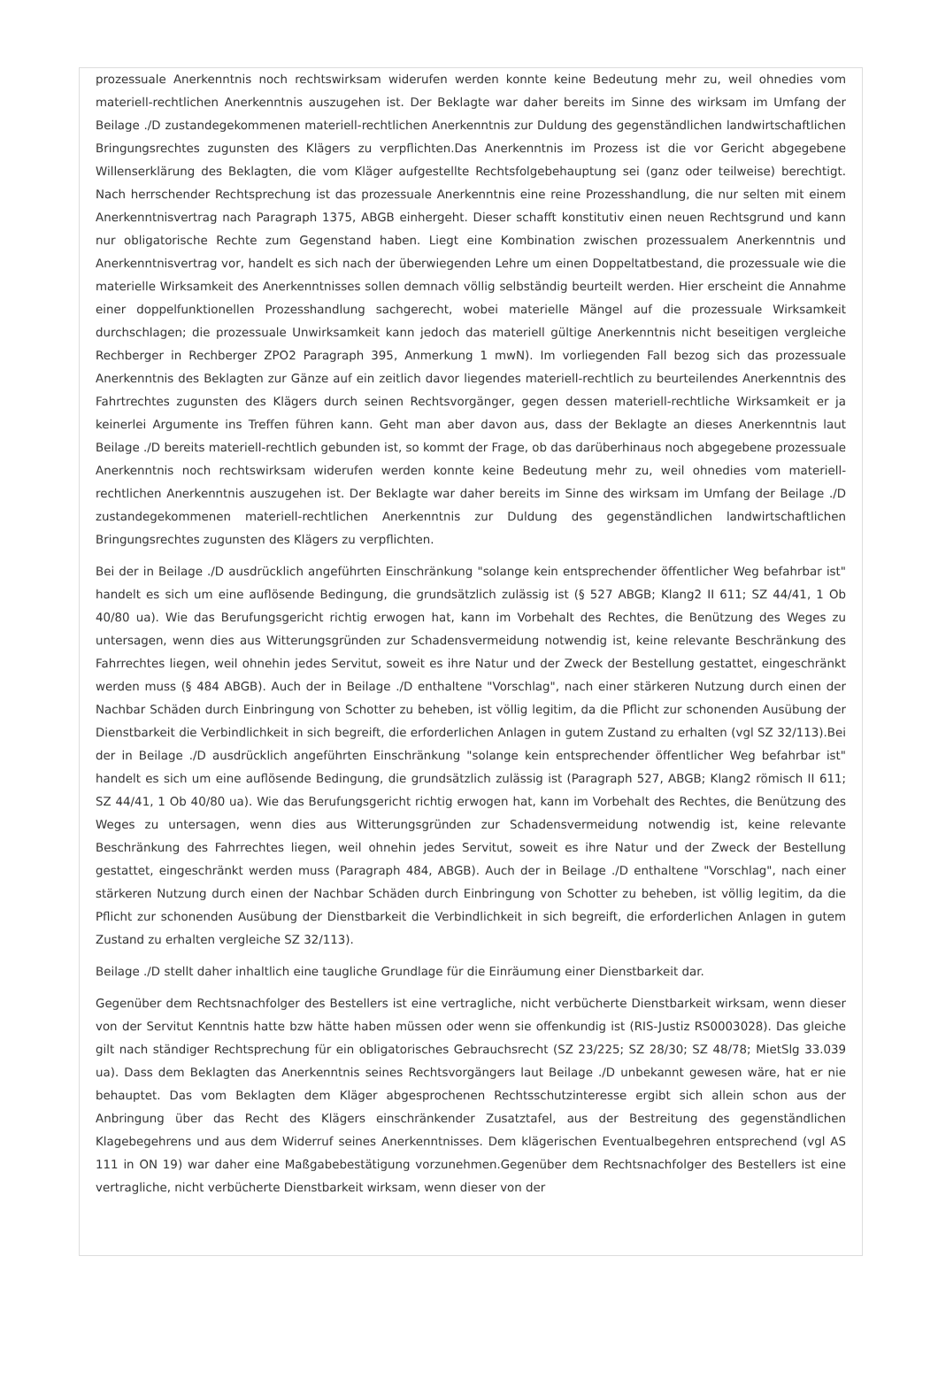prozessuale Anerkenntnis noch rechtswirksam widerufen werden konnte keine Bedeutung mehr zu, weil ohnedies vom materiell-rechtlichen Anerkenntnis auszugehen ist. Der Beklagte war daher bereits im Sinne des wirksam im Umfang der Beilage ./D zustandegekommenen materiell-rechtlichen Anerkenntnis zur Duldung des gegenständlichen landwirtschaftlichen Bringungsrechtes zugunsten des Klägers zu verpflichten.Das Anerkenntnis im Prozess ist die vor Gericht abgegebene Willenserklärung des Beklagten, die vom Kläger aufgestellte Rechtsfolgebehauptung sei (ganz oder teilweise) berechtigt. Nach herrschender Rechtsprechung ist das prozessuale Anerkenntnis eine reine Prozesshandlung, die nur selten mit einem Anerkenntnisvertrag nach Paragraph 1375, ABGB einhergeht. Dieser schafft konstitutiv einen neuen Rechtsgrund und kann nur obligatorische Rechte zum Gegenstand haben. Liegt eine Kombination zwischen prozessualem Anerkenntnis und Anerkenntnisvertrag vor, handelt es sich nach der überwiegenden Lehre um einen Doppeltatbestand, die prozessuale wie die materielle Wirksamkeit des Anerkenntnisses sollen demnach völlig selbständig beurteilt werden. Hier erscheint die Annahme einer doppelfunktionellen Prozesshandlung sachgerecht, wobei materielle Mängel auf die prozessuale Wirksamkeit durchschlagen; die prozessuale Unwirksamkeit kann jedoch das materiell gültige Anerkenntnis nicht beseitigen vergleiche Rechberger in Rechberger ZPO2 Paragraph 395, Anmerkung 1 mwN). Im vorliegenden Fall bezog sich das prozessuale Anerkenntnis des Beklagten zur Gänze auf ein zeitlich davor liegendes materiell-rechtlich zu beurteilendes Anerkenntnis des Fahrtrechtes zugunsten des Klägers durch seinen Rechtsvorgänger, gegen dessen materiell-rechtliche Wirksamkeit er ja keinerlei Argumente ins Treffen führen kann. Geht man aber davon aus, dass der Beklagte an dieses Anerkenntnis laut Beilage ./D bereits materiell-rechtlich gebunden ist, so kommt der Frage, ob das darüberhinaus noch abgegebene prozessuale Anerkenntnis noch rechtswirksam widerufen werden konnte keine Bedeutung mehr zu, weil ohnedies vom materiell-rechtlichen Anerkenntnis auszugehen ist. Der Beklagte war daher bereits im Sinne des wirksam im Umfang der Beilage ./D zustandegekommenen materiell-rechtlichen Anerkenntnis zur Duldung des gegenständlichen landwirtschaftlichen Bringungsrechtes zugunsten des Klägers zu verpflichten.
Bei der in Beilage ./D ausdrücklich angeführten Einschränkung "solange kein entsprechender öffentlicher Weg befahrbar ist" handelt es sich um eine auflösende Bedingung, die grundsätzlich zulässig ist (§ 527 ABGB; Klang2 II 611; SZ 44/41, 1 Ob 40/80 ua). Wie das Berufungsgericht richtig erwogen hat, kann im Vorbehalt des Rechtes, die Benützung des Weges zu untersagen, wenn dies aus Witterungsgründen zur Schadensvermeidung notwendig ist, keine relevante Beschränkung des Fahrrechtes liegen, weil ohnehin jedes Servitut, soweit es ihre Natur und der Zweck der Bestellung gestattet, eingeschränkt werden muss (§ 484 ABGB). Auch der in Beilage ./D enthaltene "Vorschlag", nach einer stärkeren Nutzung durch einen der Nachbar Schäden durch Einbringung von Schotter zu beheben, ist völlig legitim, da die Pflicht zur schonenden Ausübung der Dienstbarkeit die Verbindlichkeit in sich begreift, die erforderlichen Anlagen in gutem Zustand zu erhalten (vgl SZ 32/113).Bei der in Beilage ./D ausdrücklich angeführten Einschränkung "solange kein entsprechender öffentlicher Weg befahrbar ist" handelt es sich um eine auflösende Bedingung, die grundsätzlich zulässig ist (Paragraph 527, ABGB; Klang2 römisch II 611; SZ 44/41, 1 Ob 40/80 ua). Wie das Berufungsgericht richtig erwogen hat, kann im Vorbehalt des Rechtes, die Benützung des Weges zu untersagen, wenn dies aus Witterungsgründen zur Schadensvermeidung notwendig ist, keine relevante Beschränkung des Fahrrechtes liegen, weil ohnehin jedes Servitut, soweit es ihre Natur und der Zweck der Bestellung gestattet, eingeschränkt werden muss (Paragraph 484, ABGB). Auch der in Beilage ./D enthaltene "Vorschlag", nach einer stärkeren Nutzung durch einen der Nachbar Schäden durch Einbringung von Schotter zu beheben, ist völlig legitim, da die Pflicht zur schonenden Ausübung der Dienstbarkeit die Verbindlichkeit in sich begreift, die erforderlichen Anlagen in gutem Zustand zu erhalten vergleiche SZ 32/113).
Beilage ./D stellt daher inhaltlich eine taugliche Grundlage für die Einräumung einer Dienstbarkeit dar.
Gegenüber dem Rechtsnachfolger des Bestellers ist eine vertragliche, nicht verbücherte Dienstbarkeit wirksam, wenn dieser von der Servitut Kenntnis hatte bzw hätte haben müssen oder wenn sie offenkundig ist (RIS-Justiz RS0003028). Das gleiche gilt nach ständiger Rechtsprechung für ein obligatorisches Gebrauchsrecht (SZ 23/225; SZ 28/30; SZ 48/78; MietSlg 33.039 ua). Dass dem Beklagten das Anerkenntnis seines Rechtsvorgängers laut Beilage ./D unbekannt gewesen wäre, hat er nie behauptet. Das vom Beklagten dem Kläger abgesprochenen Rechtsschutzinteresse ergibt sich allein schon aus der Anbringung über das Recht des Klägers einschränkender Zusatztafel, aus der Bestreitung des gegenständlichen Klagebegehrens und aus dem Widerruf seines Anerkenntnisses. Dem klägerischen Eventualbegehren entsprechend (vgl AS 111 in ON 19) war daher eine Maßgabebestätigung vorzunehmen.Gegenüber dem Rechtsnachfolger des Bestellers ist eine vertragliche, nicht verbücherte Dienstbarkeit wirksam, wenn dieser von der